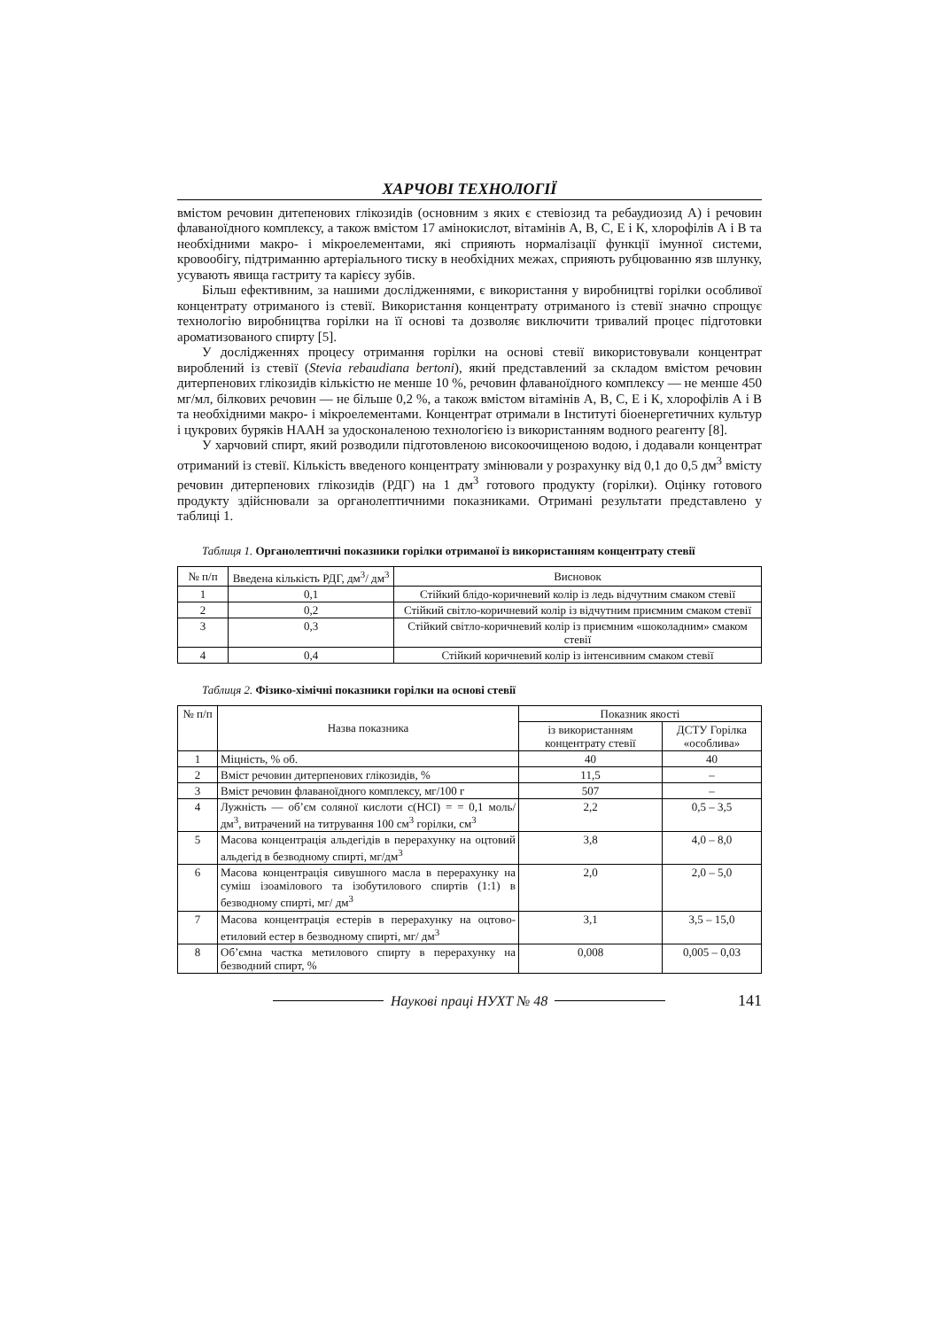ХАРЧОВІ ТЕХНОЛОГІЇ
вмістом речовин дитепенових глікозидів (основним з яких є стевіозид та ребаудиозид А) і речовин флаваноїдного комплексу, а також вмістом 17 амінокислот, вітамінів А, В, С, Е і К, хлорофілів А і В та необхідними макро- і мікроелементами, які сприяють нормалізації функції імунної системи, кровообігу, підтриманню артеріального тиску в необхідних межах, сприяють рубцюванню язв шлунку, усувають явища гастриту та карієсу зубів.
Більш ефективним, за нашими дослідженнями, є використання у виробництві горілки особливої концентрату отриманого із стевії. Використання концентрату отриманого із стевії значно спрощує технологію виробництва горілки на її основі та дозволяє виключити тривалий процес підготовки ароматизованого спирту [5].
У дослідженнях процесу отримання горілки на основі стевії використовували концентрат вироблений із стевії (Stevia rebaudiana bertoni), який представлений за складом вмістом речовин дитерпенових глікозидів кількістю не менше 10 %, речовин флаваноїдного комплексу — не менше 450 мг/мл, білкових речовин — не більше 0,2 %, а також вмістом вітамінів А, В, С, Е і К, хлорофілів А і В та необхідними макро- і мікроелементами. Концентрат отримали в Інституті біоенергетичних культур і цукрових буряків НААН за удосконаленою технологією із використанням водного реагенту [8].
У харчовий спирт, який розводили підготовленою високоочищеною водою, і додавали концентрат отриманий із стевії. Кількість введеного концентрату змінювали у розрахунку від 0,1 до 0,5 дм<sup>3</sup> вмісту речовин дитерпенових глікозидів (РДГ) на 1 дм<sup>3</sup> готового продукту (горілки). Оцінку готового продукту здійснювали за органолептичними показниками. Отримані результати представлено у таблиці 1.
Таблиця 1. Органолептичні показники горілки отриманої із використанням концентрату стевії
| № п/п | Введена кількість РДГ, дм<sup>3</sup>/ дм<sup>3</sup> | Висновок |
| --- | --- | --- |
| 1 | 0,1 | Стійкий блідо-коричневий колір із ледь відчутним смаком стевії |
| 2 | 0,2 | Стійкий світло-коричневий колір із відчутним приємним смаком стевії |
| 3 | 0,3 | Стійкий світло-коричневий колір із приємним «шоколадним» смаком стевії |
| 4 | 0,4 | Стійкий коричневий колір із інтенсивним смаком стевії |
Таблиця 2. Фізико-хімічні показники горілки на основі стевії
| № п/п | Назва показника | Показник якості | |
| --- | --- | --- | --- |
| | | із використанням концентрату стевії | ДСТУ Горілка «особлива» |
| 1 | Міцність, % об. | 40 | 40 |
| 2 | Вміст речовин дитерпенових глікозидів, % | 11,5 | – |
| 3 | Вміст речовин флаваноїдного комплексу, мг/100 г | 507 | – |
| 4 | Лужність — об’єм соляної кислоти с(НСІ) = = 0,1 моль/дм<sup>3</sup>, витрачений на титрування 100 см<sup>3</sup> горілки, см<sup>3</sup> | 2,2 | 0,5 – 3,5 |
| 5 | Масова концентрація альдегідів в перерахунку на оцтовий альдегід в безводному спирті, мг/дм<sup>3</sup> | 3,8 | 4,0 – 8,0 |
| 6 | Масова концентрація сивушного масла в перерахунку на суміш ізоамілового та ізобутилового спиртів (1:1) в безводному спирті, мг/ дм<sup>3</sup> | 2,0 | 2,0 – 5,0 |
| 7 | Масова концентрація естерів в перерахунку на оцтово-етиловий естер в безводному спирті, мг/ дм<sup>3</sup> | 3,1 | 3,5 – 15,0 |
| 8 | Об’ємна частка метилового спирту в перерахунку на безводний спирт, % | 0,008 | 0,005 – 0,03 |
Наукові праці НУХТ № 48 141